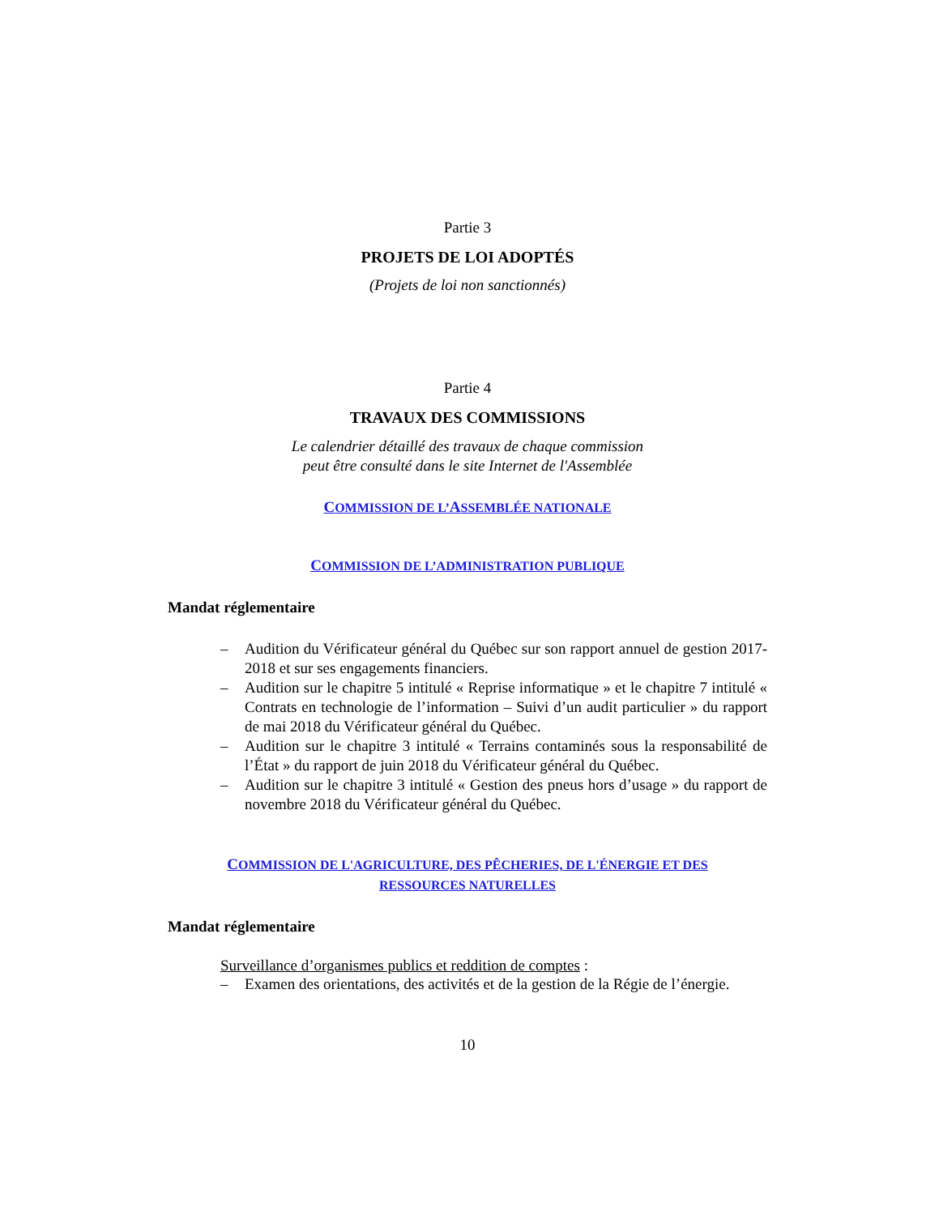Partie 3
PROJETS DE LOI ADOPTÉS
(Projets de loi non sanctionnés)
Partie 4
TRAVAUX DES COMMISSIONS
Le calendrier détaillé des travaux de chaque commission
peut être consulté dans le site Internet de l'Assemblée
COMMISSION DE L’ASSEMBLÉE NATIONALE
COMMISSION DE L’ADMINISTRATION PUBLIQUE
Mandat réglementaire
– Audition du Vérificateur général du Québec sur son rapport annuel de gestion 2017-2018 et sur ses engagements financiers.
– Audition sur le chapitre 5 intitulé « Reprise informatique » et le chapitre 7 intitulé « Contrats en technologie de l’information – Suivi d’un audit particulier » du rapport de mai 2018 du Vérificateur général du Québec.
– Audition sur le chapitre 3 intitulé « Terrains contaminés sous la responsabilité de l’État » du rapport de juin 2018 du Vérificateur général du Québec.
– Audition sur le chapitre 3 intitulé « Gestion des pneus hors d’usage » du rapport de novembre 2018 du Vérificateur général du Québec.
COMMISSION DE L'AGRICULTURE, DES PÊCHERIES, DE L'ÉNERGIE ET DES
RESSOURCES NATURELLES
Mandat réglementaire
Surveillance d’organismes publics et reddition de comptes :
– Examen des orientations, des activités et de la gestion de la Régie de l’énergie.
10